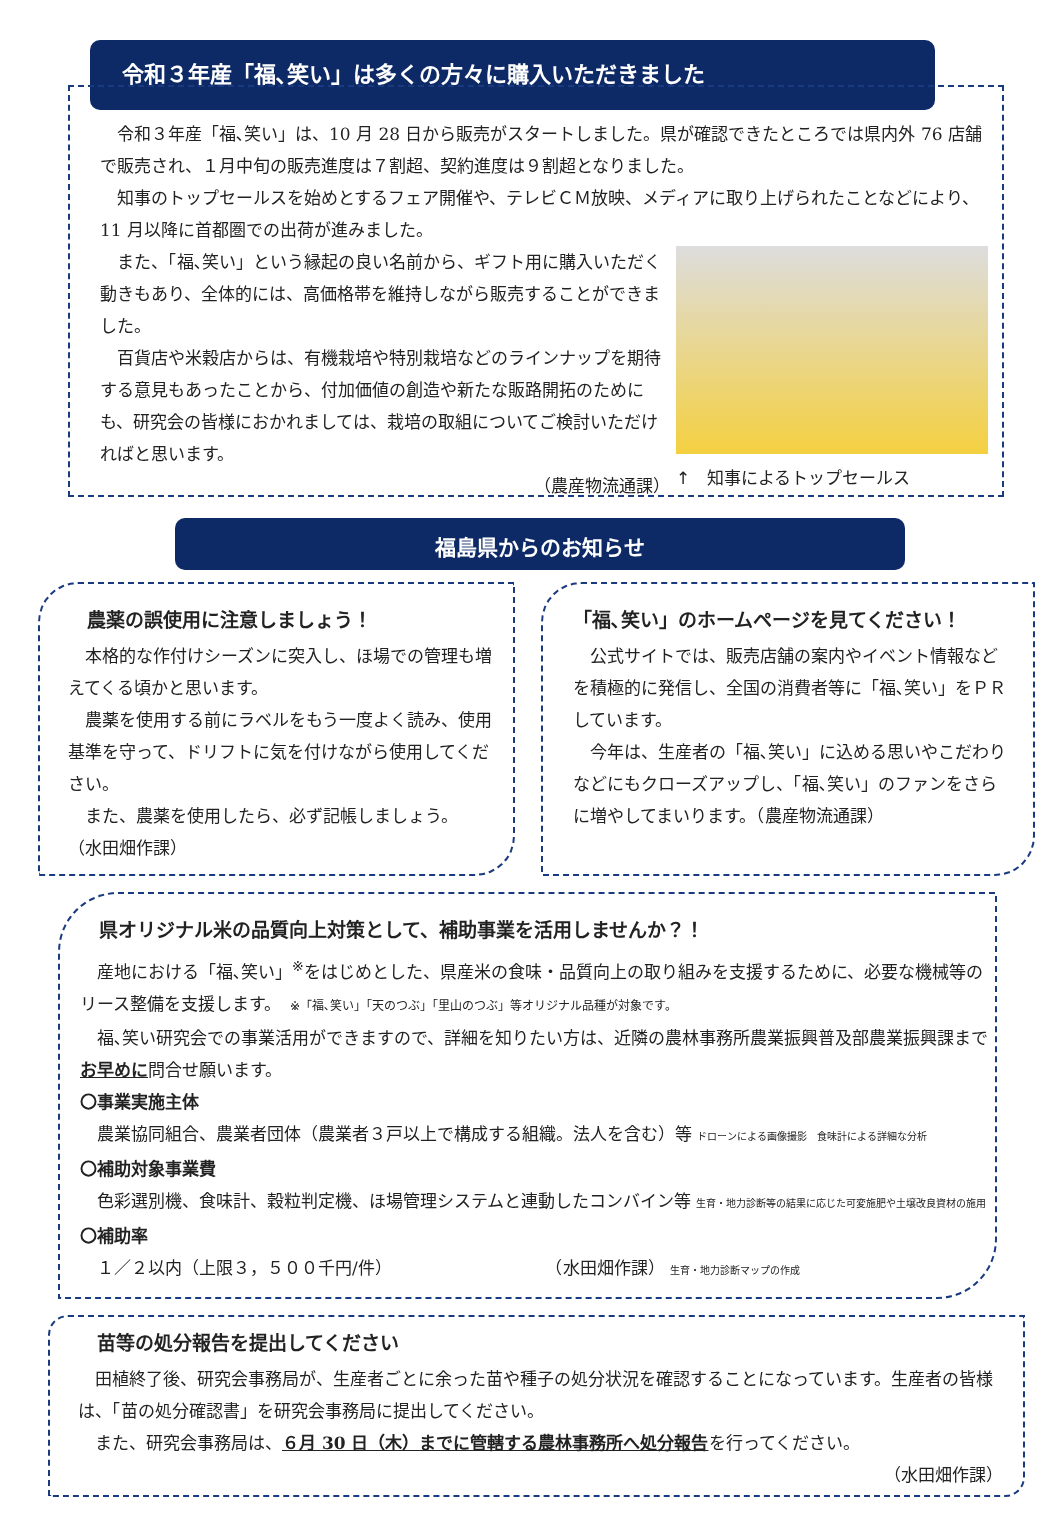令和３年産「福､笑い」は多くの方々に購入いただきました
　令和３年産「福､笑い」は、10 月 28 日から販売がスタートしました。県が確認できたところでは県内外 76 店舗で販売され、１月中旬の販売進度は７割超、契約進度は９割超となりました。
　知事のトップセールスを始めとするフェア開催や、テレビＣＭ放映、メディアに取り上げられたことなどにより、11 月以降に首都圏での出荷が進みました。
　また、「福､笑い」という縁起の良い名前から、ギフト用に購入いただく動きもあり、全体的には、高価格帯を維持しながら販売することができました。
　百貨店や米穀店からは、有機栽培や特別栽培などのラインナップを期待する意見もあったことから、付加価値の創造や新たな販路開拓のためにも、研究会の皆様におかれましては、栽培の取組についてご検討いただければと思います。
（農産物流通課）
↑　知事によるトップセールス
福島県からのお知らせ
　農薬の誤使用に注意しましょう！
　本格的な作付けシーズンに突入し、ほ場での管理も増えてくる頃かと思います。
　農薬を使用する前にラベルをもう一度よく読み、使用基準を守って、ドリフトに気を付けながら使用してください。
　また、農薬を使用したら、必ず記帳しましょう。　　　（水田畑作課）
「福､笑い」のホームページを見てください！
　公式サイトでは、販売店舗の案内やイベント情報などを積極的に発信し、全国の消費者等に「福､笑い」をＰＲしています。
　今年は、生産者の「福､笑い」に込める思いやこだわりなどにもクローズアップし、「福､笑い」のファンをさらに増やしてまいります。（農産物流通課）
　県オリジナル米の品質向上対策として、補助事業を活用しませんか？！
　産地における「福､笑い」<sup>※</sup>をはじめとした、県産米の食味・品質向上の取り組みを支援するために、必要な機械等のリース整備を支援します。　※「福､笑い」「天のつぶ」「里山のつぶ」等オリジナル品種が対象です。
　福､笑い研究会での事業活用ができますので、詳細を知りたい方は、近隣の農林事務所農業振興普及部農業振興課までお早めに問合せ願います。
〇事業実施主体
　農業協同組合、農業者団体（農業者３戸以上で構成する組織。法人を含む）等 ドローンによる画像撮影　食味計による詳細な分析
〇補助対象事業費
　色彩選別機、食味計、穀粒判定機、ほ場管理システムと連動したコンバイン等 生育・地力診断等の結果に応じた可変施肥や土壌改良資材の施用
〇補助率
　１／２以内（上限３，５００千円/件）　　　　　　　　　　（水田畑作課） 生育・地力診断マップの作成
　苗等の処分報告を提出してください
　田植終了後、研究会事務局が、生産者ごとに余った苗や種子の処分状況を確認することになっています。生産者の皆様は、「苗の処分確認書」を研究会事務局に提出してください。
　また、研究会事務局は、６月 30 日（木）までに管轄する農林事務所へ処分報告を行ってください。
（水田畑作課）